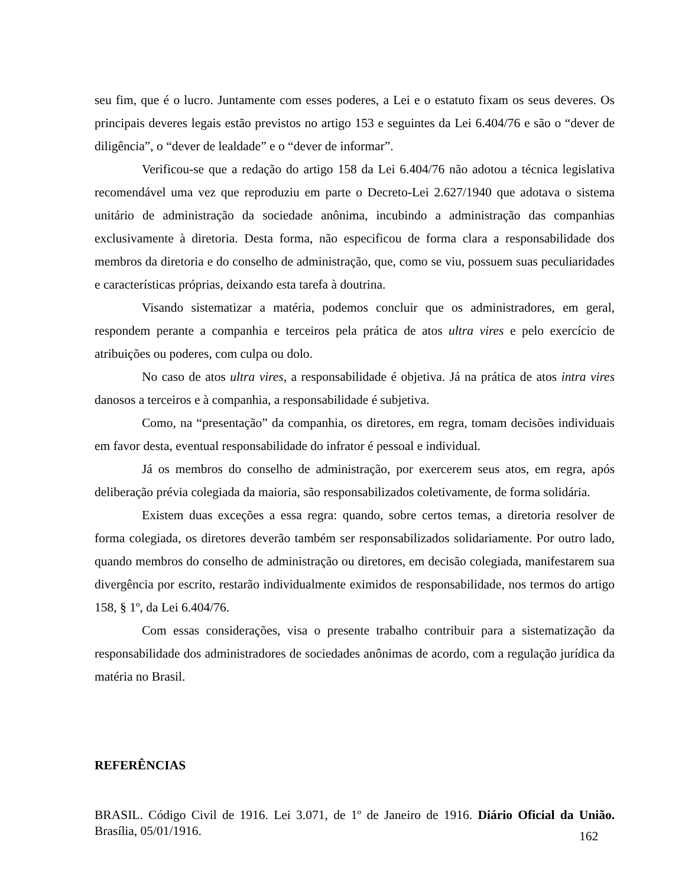seu fim, que é o lucro. Juntamente com esses poderes, a Lei e o estatuto fixam os seus deveres. Os principais deveres legais estão previstos no artigo 153 e seguintes da Lei 6.404/76 e são o “dever de diligência”, o “dever de lealdade” e o “dever de informar”.
Verificou-se que a redação do artigo 158 da Lei 6.404/76 não adotou a técnica legislativa recomendável uma vez que reproduziu em parte o Decreto-Lei 2.627/1940 que adotava o sistema unitário de administração da sociedade anônima, incubindo a administração das companhias exclusivamente à diretoria. Desta forma, não especificou de forma clara a responsabilidade dos membros da diretoria e do conselho de administração, que, como se viu, possuem suas peculiaridades e características próprias, deixando esta tarefa à doutrina.
Visando sistematizar a matéria, podemos concluir que os administradores, em geral, respondem perante a companhia e terceiros pela prática de atos ultra vires e pelo exercício de atribuições ou poderes, com culpa ou dolo.
No caso de atos ultra vires, a responsabilidade é objetiva. Já na prática de atos intra vires danosos a terceiros e à companhia, a responsabilidade é subjetiva.
Como, na “presentação” da companhia, os diretores, em regra, tomam decisões individuais em favor desta, eventual responsabilidade do infrator é pessoal e individual.
Já os membros do conselho de administração, por exercerem seus atos, em regra, após deliberação prévia colegiada da maioria, são responsabilizados coletivamente, de forma solidária.
Existem duas exceções a essa regra: quando, sobre certos temas, a diretoria resolver de forma colegiada, os diretores deverão também ser responsabilizados solidariamente. Por outro lado, quando membros do conselho de administração ou diretores, em decisão colegiada, manifestarem sua divergência por escrito, restarão individualmente eximidos de responsabilidade, nos termos do artigo 158, § 1º, da Lei 6.404/76.
Com essas considerações, visa o presente trabalho contribuir para a sistematização da responsabilidade dos administradores de sociedades anônimas de acordo, com a regulação jurídica da matéria no Brasil.
REFERÊNCIAS
BRASIL. Código Civil de 1916. Lei 3.071, de 1º de Janeiro de 1916. Diário Oficial da União. Brasília, 05/01/1916.
162